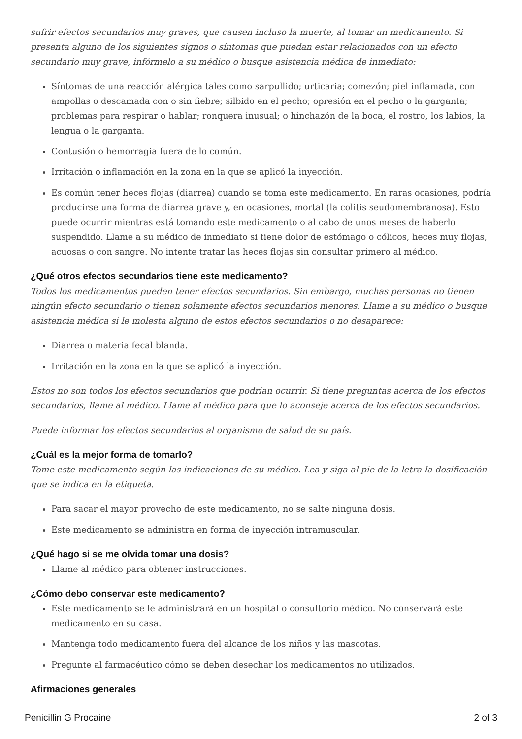sufrir efectos secundarios muy graves, que causen incluso la muerte, al tomar un medicamento. Si presenta alguno de los siguientes signos o síntomas que puedan estar relacionados con un efecto secundario muy grave, infórmelo a su médico o busque asistencia médica de inmediato:
Síntomas de una reacción alérgica tales como sarpullido; urticaria; comezón; piel inflamada, con ampollas o descamada con o sin fiebre; silbido en el pecho; opresión en el pecho o la garganta; problemas para respirar o hablar; ronquera inusual; o hinchazón de la boca, el rostro, los labios, la lengua o la garganta.
Contusión o hemorragia fuera de lo común.
Irritación o inflamación en la zona en la que se aplicó la inyección.
Es común tener heces flojas (diarrea) cuando se toma este medicamento. En raras ocasiones, podría producirse una forma de diarrea grave y, en ocasiones, mortal (la colitis seudomembranosa). Esto puede ocurrir mientras está tomando este medicamento o al cabo de unos meses de haberlo suspendido. Llame a su médico de inmediato si tiene dolor de estómago o cólicos, heces muy flojas, acuosas o con sangre. No intente tratar las heces flojas sin consultar primero al médico.
¿Qué otros efectos secundarios tiene este medicamento?
Todos los medicamentos pueden tener efectos secundarios. Sin embargo, muchas personas no tienen ningún efecto secundario o tienen solamente efectos secundarios menores. Llame a su médico o busque asistencia médica si le molesta alguno de estos efectos secundarios o no desaparece:
Diarrea o materia fecal blanda.
Irritación en la zona en la que se aplicó la inyección.
Estos no son todos los efectos secundarios que podrían ocurrir. Si tiene preguntas acerca de los efectos secundarios, llame al médico. Llame al médico para que lo aconseje acerca de los efectos secundarios.
Puede informar los efectos secundarios al organismo de salud de su país.
¿Cuál es la mejor forma de tomarlo?
Tome este medicamento según las indicaciones de su médico. Lea y siga al pie de la letra la dosificación que se indica en la etiqueta.
Para sacar el mayor provecho de este medicamento, no se salte ninguna dosis.
Este medicamento se administra en forma de inyección intramuscular.
¿Qué hago si se me olvida tomar una dosis?
Llame al médico para obtener instrucciones.
¿Cómo debo conservar este medicamento?
Este medicamento se le administrará en un hospital o consultorio médico. No conservará este medicamento en su casa.
Mantenga todo medicamento fuera del alcance de los niños y las mascotas.
Pregunte al farmacéutico cómo se deben desechar los medicamentos no utilizados.
Afirmaciones generales
Penicillin G Procaine 2 of 3